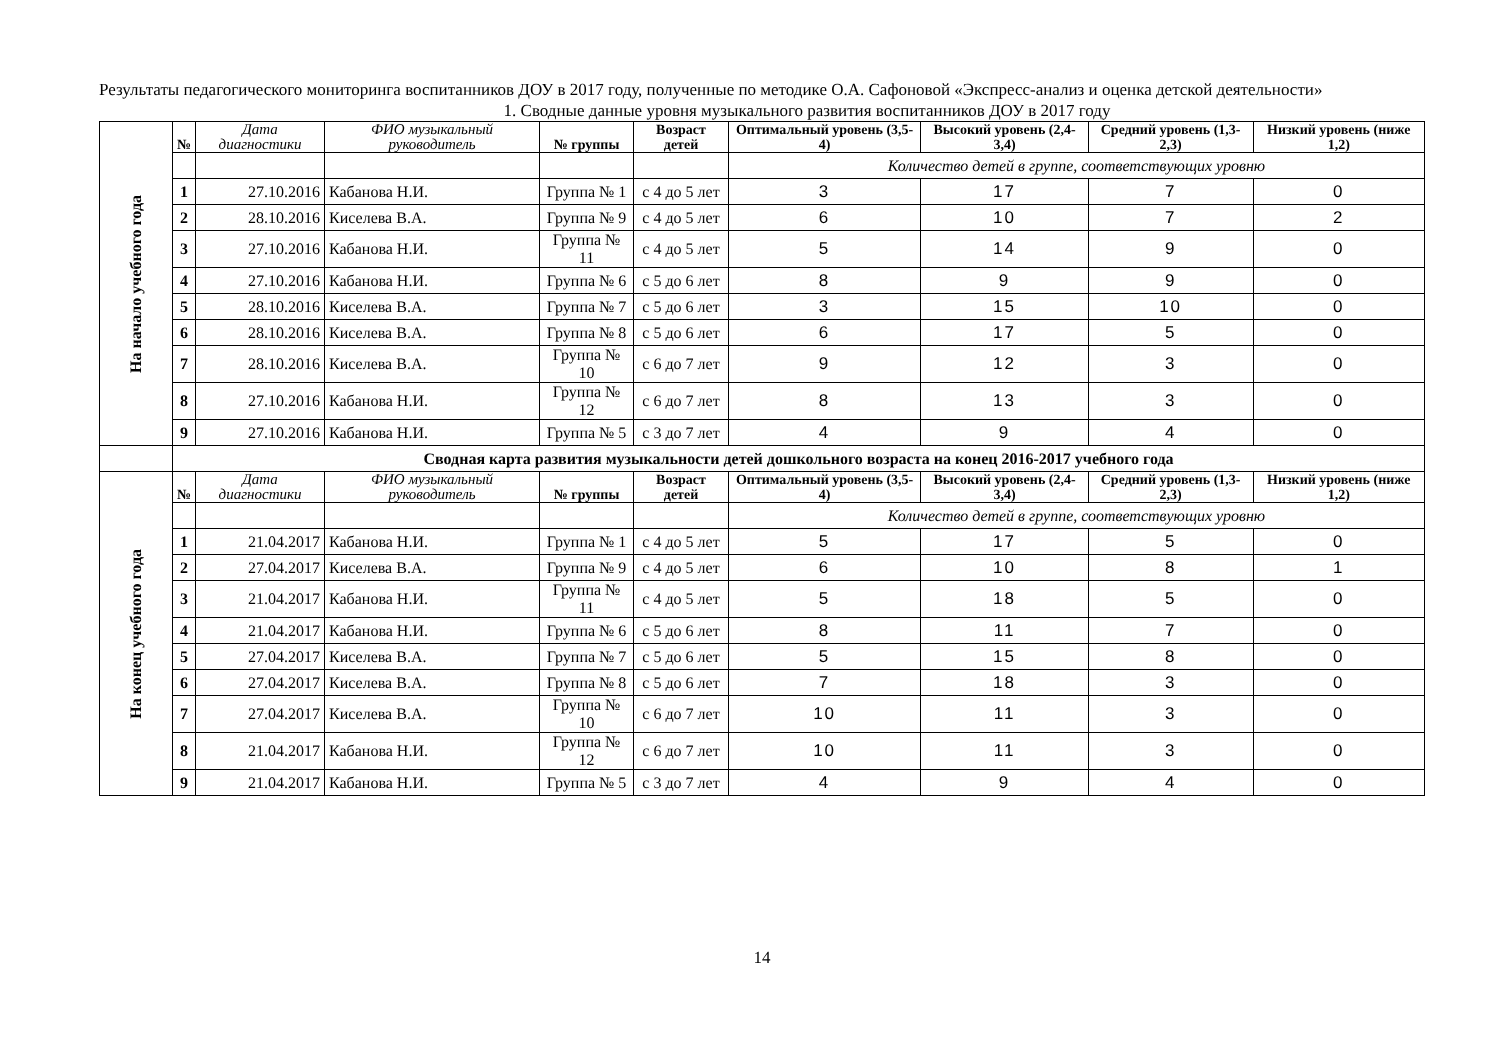Результаты педагогического мониторинга воспитанников ДОУ в 2017 году, полученные по методике О.А. Сафоновой «Экспресс-анализ и оценка детской деятельности»
1. Сводные данные уровня музыкального развития воспитанников ДОУ в 2017 году
| На начало учебного года | № | Дата диагностики | ФИО музыкальный руководитель | № группы | Возраст детей | Оптимальный уровень (3,5-4) | Высокий уровень (2,4-3,4) | Средний уровень (1,3-2,3) | Низкий уровень (ниже 1,2) |
| | | | | | | Количество детей в группе, соответствующих уровню | | | |
| | 1 | 27.10.2016 | Кабанова Н.И. | Группа № 1 | с 4 до 5 лет | 3 | 17 | 7 | 0 |
| | 2 | 28.10.2016 | Киселева В.А. | Группа № 9 | с 4 до 5 лет | 6 | 10 | 7 | 2 |
| | 3 | 27.10.2016 | Кабанова Н.И. | Группа № 11 | с 4 до 5 лет | 5 | 14 | 9 | 0 |
| | 4 | 27.10.2016 | Кабанова Н.И. | Группа № 6 | с 5 до 6 лет | 8 | 9 | 9 | 0 |
| | 5 | 28.10.2016 | Киселева В.А. | Группа № 7 | с 5 до 6 лет | 3 | 15 | 10 | 0 |
| | 6 | 28.10.2016 | Киселева В.А. | Группа № 8 | с 5 до 6 лет | 6 | 17 | 5 | 0 |
| | 7 | 28.10.2016 | Киселева В.А. | Группа № 10 | с 6 до 7 лет | 9 | 12 | 3 | 0 |
| | 8 | 27.10.2016 | Кабанова Н.И. | Группа № 12 | с 6 до 7 лет | 8 | 13 | 3 | 0 |
| | 9 | 27.10.2016 | Кабанова Н.И. | Группа № 5 | с 3 до 7 лет | 4 | 9 | 4 | 0 |
| | Сводная карта развития музыкальности детей дошкольного возраста на конец 2016-2017 учебного года | | | | | | | | |
| На конец учебного года | № | Дата диагностики | ФИО музыкальный руководитель | № группы | Возраст детей | Оптимальный уровень (3,5-4) | Высокий уровень (2,4-3,4) | Средний уровень (1,3-2,3) | Низкий уровень (ниже 1,2) |
| | | | | | | Количество детей в группе, соответствующих уровню | | | |
| | 1 | 21.04.2017 | Кабанова Н.И. | Группа № 1 | с 4 до 5 лет | 5 | 17 | 5 | 0 |
| | 2 | 27.04.2017 | Киселева В.А. | Группа № 9 | с 4 до 5 лет | 6 | 10 | 8 | 1 |
| | 3 | 21.04.2017 | Кабанова Н.И. | Группа № 11 | с 4 до 5 лет | 5 | 18 | 5 | 0 |
| | 4 | 21.04.2017 | Кабанова Н.И. | Группа № 6 | с 5 до 6 лет | 8 | 11 | 7 | 0 |
| | 5 | 27.04.2017 | Киселева В.А. | Группа № 7 | с 5 до 6 лет | 5 | 15 | 8 | 0 |
| | 6 | 27.04.2017 | Киселева В.А. | Группа № 8 | с 5 до 6 лет | 7 | 18 | 3 | 0 |
| | 7 | 27.04.2017 | Киселева В.А. | Группа № 10 | с 6 до 7 лет | 10 | 11 | 3 | 0 |
| | 8 | 21.04.2017 | Кабанова Н.И. | Группа № 12 | с 6 до 7 лет | 10 | 11 | 3 | 0 |
| | 9 | 21.04.2017 | Кабанова Н.И. | Группа № 5 | с 3 до 7 лет | 4 | 9 | 4 | 0 |
14